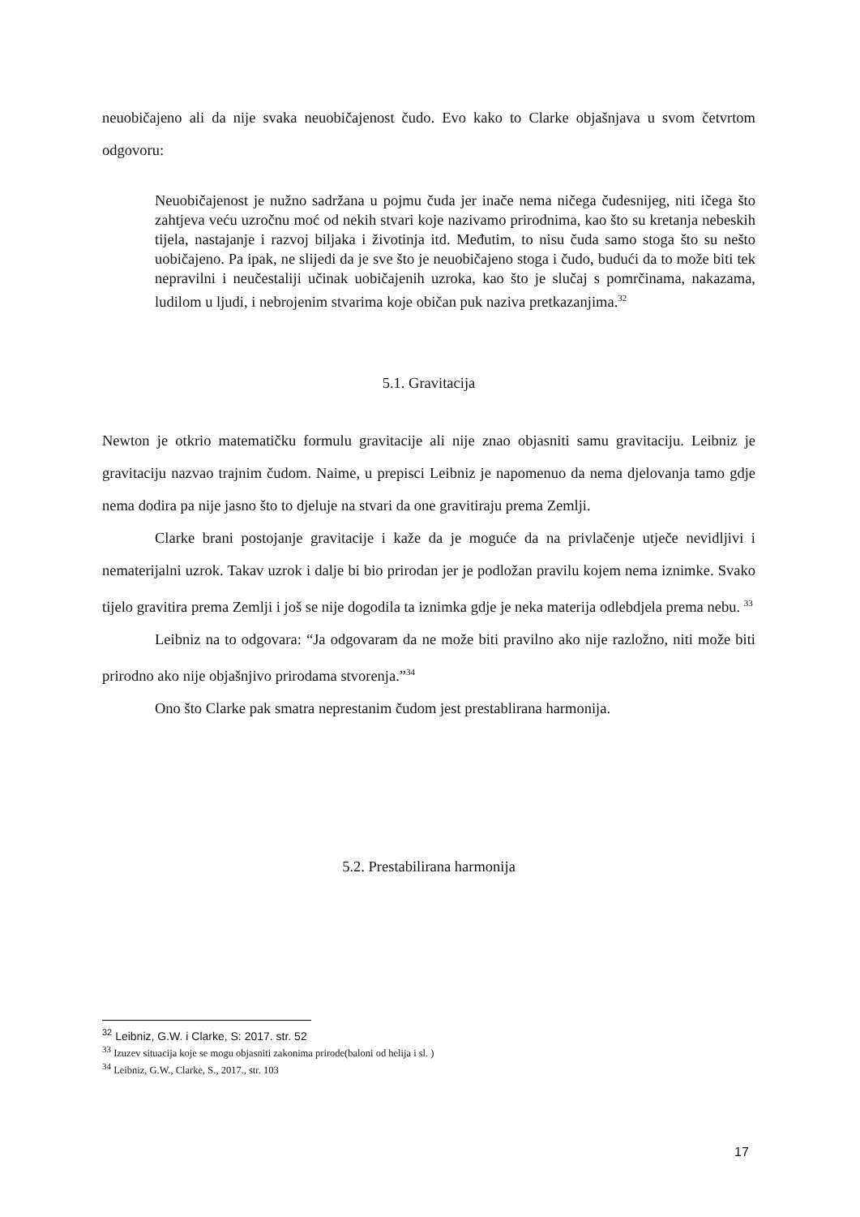neuobičajeno ali da nije svaka neuobičajenost čudo. Evo kako to Clarke objašnjava u svom četvrtom odgovoru:
Neuobičajenost je nužno sadržana u pojmu čuda jer inače nema ničega čudesnijeg, niti ičega što zahtjeva veću uzročnu moć od nekih stvari koje nazivamo prirodnima, kao što su kretanja nebeskih tijela, nastajanje i razvoj biljaka i životinja itd. Međutim, to nisu čuda samo stoga što su nešto uobičajeno. Pa ipak, ne slijedi da je sve što je neuobičajeno stoga i čudo, budući da to može biti tek nepravilni i neučestaliji učinak uobičajenih uzroka, kao što je slučaj s pomrčinama, nakazama, ludilom u ljudi, i nebrojenim stvarima koje običan puk naziva pretkazanjima.<sup>32</sup>
5.1. Gravitacija
Newton je otkrio matematičku formulu gravitacije ali nije znao objasniti samu gravitaciju. Leibniz je gravitaciju nazvao trajnim čudom. Naime, u prepisci Leibniz je napomenuo da nema djelovanja tamo gdje nema dodira pa nije jasno što to djeluje na stvari da one gravitiraju prema Zemlji.
Clarke brani postojanje gravitacije i kaže da je moguće da na privlačenje utječe nevidljivi i nematerijalni uzrok. Takav uzrok i dalje bi bio prirodan jer je podložan pravilu kojem nema iznimke. Svako tijelo gravitira prema Zemlji i još se nije dogodila ta iznimka gdje je neka materija odlebdjela prema nebu. <sup>33</sup>
Leibniz na to odgovara: “Ja odgovaram da ne može biti pravilno ako nije razložno, niti može biti prirodno ako nije objašnjivo prirodama stvorenja.”<sup>34</sup>
Ono što Clarke pak smatra neprestanim čudom jest prestablirana harmonija.
5.2. Prestabilirana harmonija
<sup>32</sup> Leibniz, G.W. i Clarke, S: 2017. str. 52
<sup>33</sup> Izuzev situacija koje se mogu objasniti zakonima prirode(baloni od helija i sl. )
<sup>34</sup> Leibniz, G.W., Clarke, S., 2017., str. 103
17